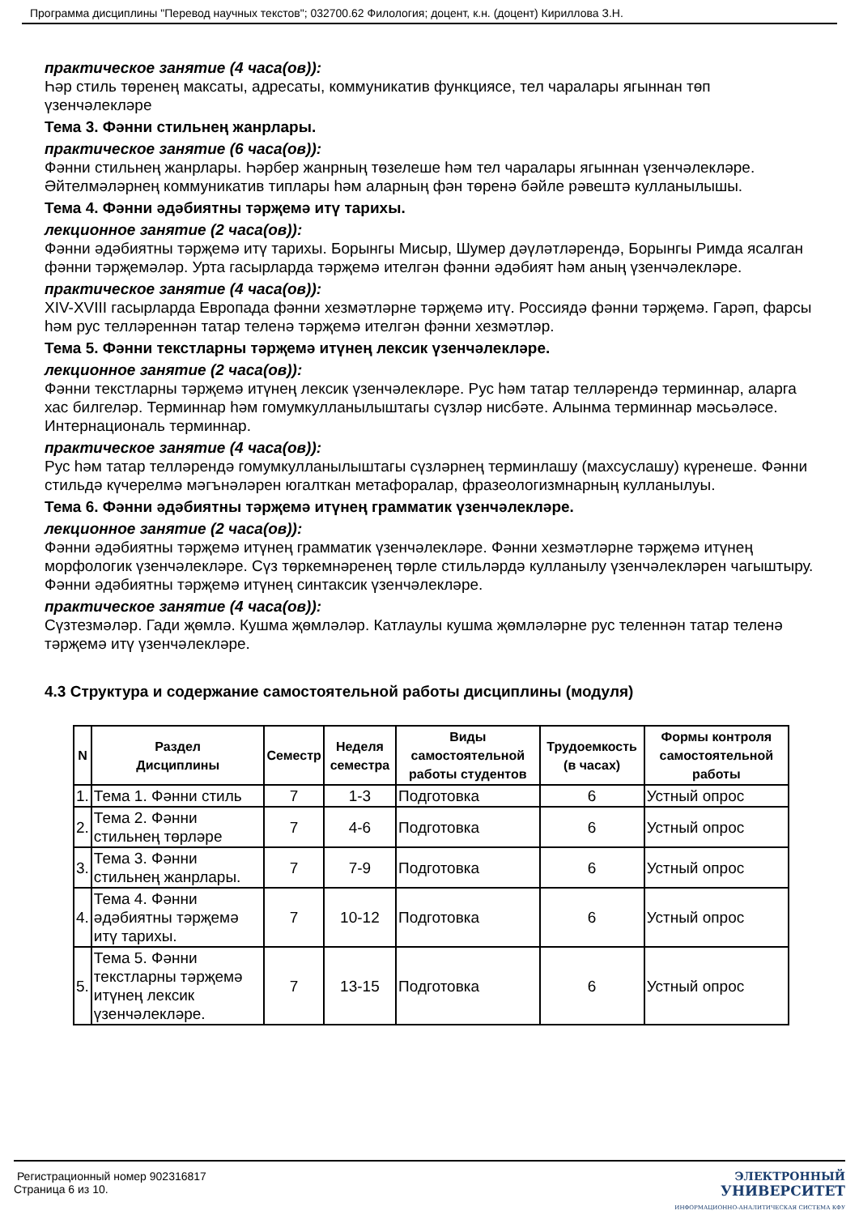Программа дисциплины "Перевод научных текстов"; 032700.62 Филология; доцент, к.н. (доцент) Кириллова З.Н.
практическое занятие (4 часа(ов)):
Һәр стиль төренең максаты, адресаты, коммуникатив функциясе, тел чаралары ягыннан төп үзенчәлекләре
Тема 3. Фәнни стильнең жанрлары.
практическое занятие (6 часа(ов)):
Фәнни стильнең жанрлары. Һәрбер жанрның төзелеше һәм тел чаралары ягыннан үзенчәлекләре. Әйтелмәләрнең коммуникатив типлары һәм аларның фән төренә бәйле рәвештә кулланылышы.
Тема 4. Фәнни әдәбиятны тәрҗемә итү тарихы.
лекционное занятие (2 часа(ов)):
Фәнни әдәбиятны тәрҗемә итү тарихы. Борынгы Мисыр, Шумер дәүләтләрендә, Борынгы Римда ясалган фәнни тәрҗемәләр. Урта гасырларда тәрҗемә ителгән фәнни әдәбият һәм аның үзенчәлекләре.
практическое занятие (4 часа(ов)):
XIV-XVIII гасырларда Европада фәнни хезмәтләрне тәрҗемә итү. Россиядә фәнни тәрҗемә. Гарәп, фарсы һәм рус телләреннән татар теленә тәрҗемә ителгән фәнни хезмәтләр.
Тема 5. Фәнни текстларны тәрҗемә итүнең лексик үзенчәлекләре.
лекционное занятие (2 часа(ов)):
Фәнни текстларны тәрҗемә итүнең лексик үзенчәлекләре. Рус һәм татар телләрендә терминнар, аларга хас билгеләр. Терминнар һәм гомумкулланылыштагы сүзләр нисбәте. Алынма терминнар мәсьәләсе. Интернациональ терминнар.
практическое занятие (4 часа(ов)):
Рус һәм татар телләрендә гомумкулланылыштагы сүзләрнең терминлашу (махсуслашу) күренеше. Фәнни стильдә күчерелмә мәгънәләрен югалткан метафоралар, фразеологизмнарның кулланылуы.
Тема 6. Фәнни әдәбиятны тәрҗемә итүнең грамматик үзенчәлекләре.
лекционное занятие (2 часа(ов)):
Фәнни әдәбиятны тәрҗемә итүнең грамматик үзенчәлекләре. Фәнни хезмәтләрне тәрҗемә итүнең морфологик үзенчәлекләре. Сүз төркемнәренең төрле стильләрдә кулланылу үзенчәлекләрен чагыштыру. Фәнни әдәбиятны тәрҗемә итүнең синтаксик үзенчәлекләре.
практическое занятие (4 часа(ов)):
Сүзтезмәләр. Гади җөмлә. Кушма җөмләләр. Катлаулы кушма җөмләләрне рус теленнән татар теленә тәрҗемә итү үзенчәлекләре.
4.3 Структура и содержание самостоятельной работы дисциплины (модуля)
| N | Раздел Дисциплины | Семестр | Неделя семестра | Виды самостоятельной работы студентов | Трудоемкость (в часах) | Формы контроля самостоятельной работы |
| --- | --- | --- | --- | --- | --- | --- |
| 1. | Тема 1. Фәнни стиль | 7 | 1-3 | Подготовка | 6 | Устный опрос |
| 2. | Тема 2. Фәнни стильнең төрләре | 7 | 4-6 | Подготовка | 6 | Устный опрос |
| 3. | Тема 3. Фәнни стильнең жанрлары. | 7 | 7-9 | Подготовка | 6 | Устный опрос |
| 4. | Тема 4. Фәнни әдәбиятны тәрҗемә итү тарихы. | 7 | 10-12 | Подготовка | 6 | Устный опрос |
| 5. | Тема 5. Фәнни текстларны тәрҗемә итүнең лексик үзенчәлекләре. | 7 | 13-15 | Подготовка | 6 | Устный опрос |
Регистрационный номер 902316817
Страница 6 из 10.
ЭЛЕКТРОННЫЙ
УНИВЕРСИТЕТ
ИНФОРМАЦИОННО-АНАЛИТИЧЕСКАЯ СИСТЕМА КФУ